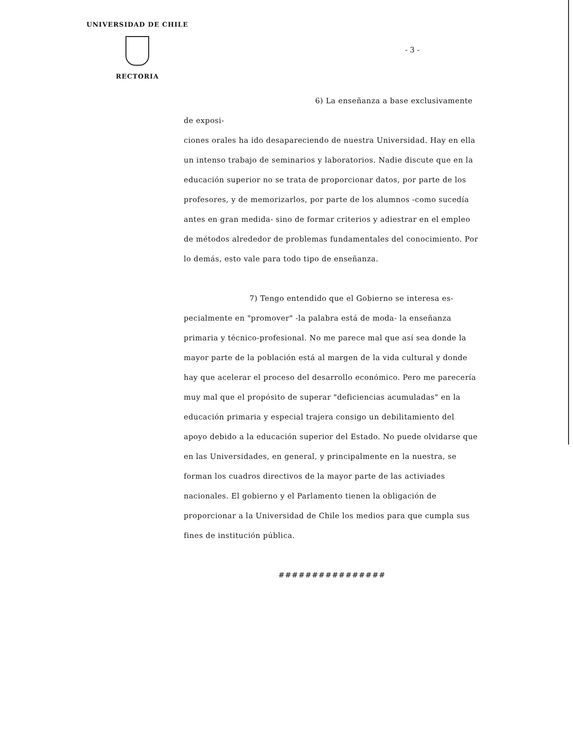UNIVERSIDAD DE CHILE
RECTORIA
- 3 -
6) La enseñanza a base exclusivamente de exposi-
ciones orales ha ido desapareciendo de nuestra Universidad. Hay en ella un intenso trabajo de seminarios y laboratorios. Nadie discute que en la educación superior no se trata de proporcionar datos, por parte de los profesores, y de memorizarlos, por parte de los alumnos -como sucedía antes en gran medida- sino de formar criterios y adiestrar en el empleo de métodos alrededor de problemas fundamentales del conocimiento. Por lo demás, esto vale para todo tipo de enseñanza.
7) Tengo entendido que el Gobierno se interesa es-
pecialmente en "promover" -la palabra está de moda- la enseñanza primaria y técnico-profesional. No me parece mal que así sea donde la mayor parte de la población está al margen de la vida cultural y donde hay que acelerar el proceso del desarrollo económico. Pero me parecería muy mal que el propósito de superar "deficiencias acumuladas" en la educación primaria y especial trajera consigo un debilitamiento del apoyo debido a la educación superior del Estado. No puede olvidarse que en las Universidades, en general, y principalmente en la nuestra, se forman los cuadros directivos de la mayor parte de las activiades nacionales. El gobierno y el Parlamento tienen la obligación de proporcionar a la Universidad de Chile los medios para que cumpla sus fines de institución pública.
################